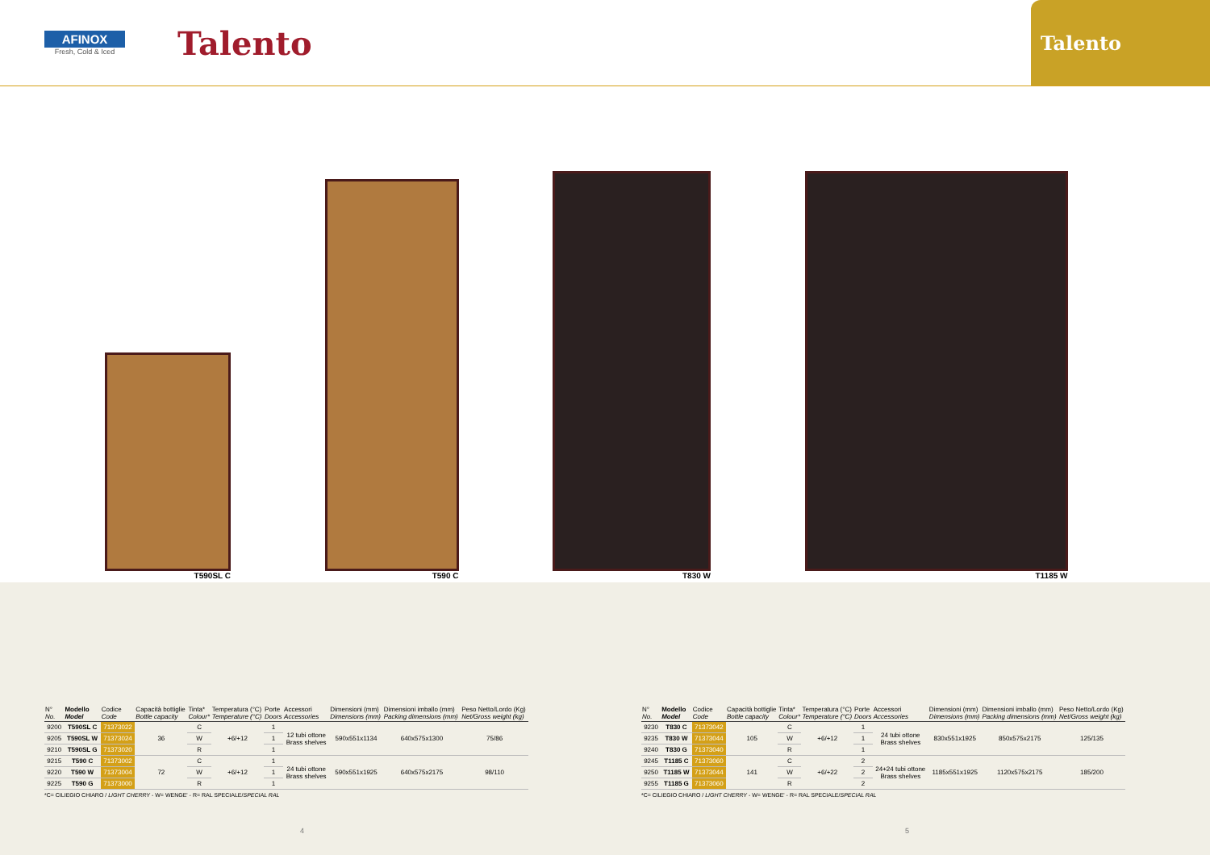AFINOX
Fresh, Cold & Iced
Talento
Talento
T590SL C
T590 C
T830 W
T1185 W
| N° No. | Modello Model | Codice Code | Capacità bottiglie Bottle capacity | Tinta* Colour* | Temperatura (°C) Temperature (°C) | Porte Doors | Accessori Accessories | Dimensioni (mm) Dimensions (mm) | Dimensioni imballo (mm) Packing dimensions (mm) | Peso Netto/Lordo (Kg) Net/Gross weight (kg) |
| --- | --- | --- | --- | --- | --- | --- | --- | --- | --- | --- |
| 9200 | T590SL C | 71373022 | 36 | C | +6/+12 | 1 | 12 tubi ottone Brass shelves | 590x551x1134 | 640x575x1300 | 75/86 |
| 9205 | T590SL W | 71373024 | | W | | 1 | | | | |
| 9210 | T590SL G | 71373020 | | R | | 1 | | | | |
| 9215 | T590 C | 71373002 | 72 | C | +6/+12 | 1 | 24 tubi ottone Brass shelves | 590x551x1925 | 640x575x2175 | 98/110 |
| 9220 | T590 W | 71373004 | | W | | 1 | | | | |
| 9225 | T590 G | 71373000 | | R | | 1 | | | | |
*C= CILIEGIO CHIARO / LIGHT CHERRY - W= WENGE' - R= RAL SPECIALE/SPECIAL RAL
| N° No. | Modello Model | Codice Code | Capacità bottiglie Bottle capacity | Tinta* Colour* | Temperatura (°C) Temperature (°C) | Porte Doors | Accessori Accessories | Dimensioni (mm) Dimensions (mm) | Dimensioni imballo (mm) Packing dimensions (mm) | Peso Netto/Lordo (Kg) Net/Gross weight (kg) |
| --- | --- | --- | --- | --- | --- | --- | --- | --- | --- | --- |
| 9230 | T830 C | 71373042 | 105 | C | +6/+12 | 1 | 24 tubi ottone Brass shelves | 830x551x1925 | 850x575x2175 | 125/135 |
| 9235 | T830 W | 71373044 | | W | | 1 | | | | |
| 9240 | T830 G | 71373040 | | R | | 1 | | | | |
| 9245 | T1185 C | 71373060 | 141 | C | +6/+22 | 2 | 24+24 tubi ottone Brass shelves | 1185x551x1925 | 1120x575x2175 | 185/200 |
| 9250 | T1185 W | 71373044 | | W | | 2 | | | | |
| 9255 | T1185 G | 71373060 | | R | | 2 | | | | |
*C= CILIEGIO CHIARO / LIGHT CHERRY - W= WENGE' - R= RAL SPECIALE/SPECIAL RAL
4 5